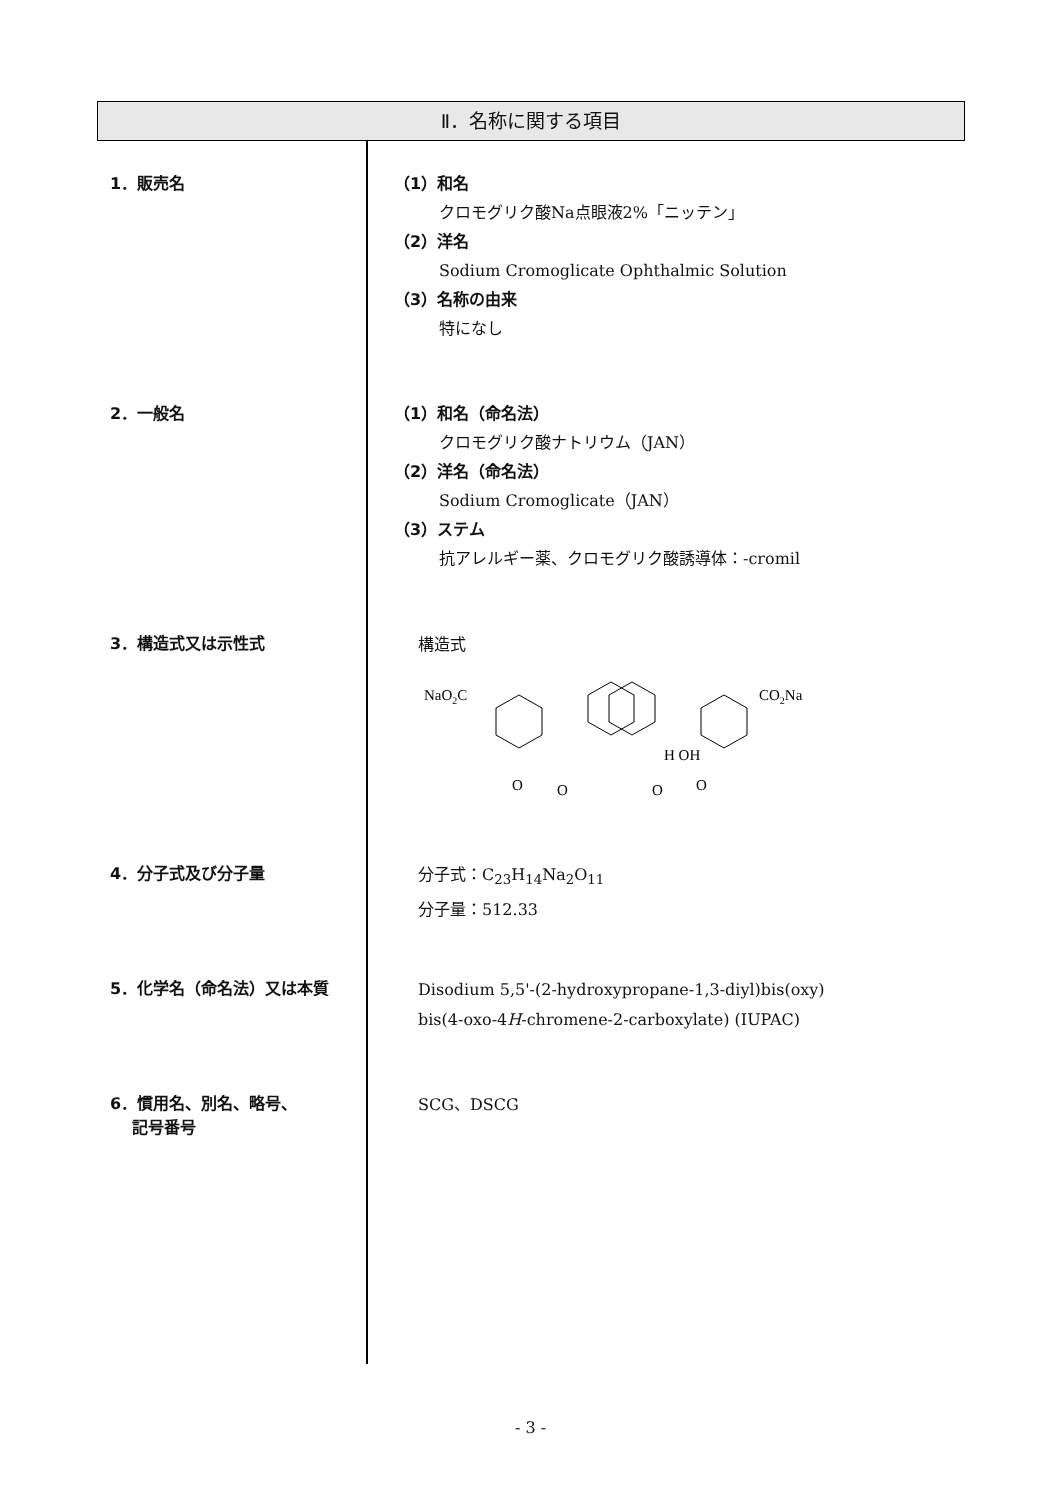Ⅱ．名称に関する項目
1．販売名
（1）和名
クロモグリク酸Na点眼液2%「ニッテン」
（2）洋名
Sodium Cromoglicate Ophthalmic Solution
（3）名称の由来
特になし
2．一般名
（1）和名（命名法）
クロモグリク酸ナトリウム（JAN）
（2）洋名（命名法）
Sodium Cromoglicate（JAN）
（3）ステム
抗アレルギー薬、クロモグリク酸誘導体：-cromil
3．構造式又は示性式
構造式
NaO2C
CO2Na
H OH
O
O
O
O
4．分子式及び分子量
分子式：C<sub>23</sub>H<sub>14</sub>Na<sub>2</sub>O<sub>11</sub>
分子量：512.33
5．化学名（命名法）又は本質
Disodium 5,5'-(2-hydroxypropane-1,3-diyl)bis(oxy)
bis(4-oxo-4H-chromene-2-carboxylate) (IUPAC)
6．慣用名、別名、略号、
記号番号
SCG、DSCG
- 3 -